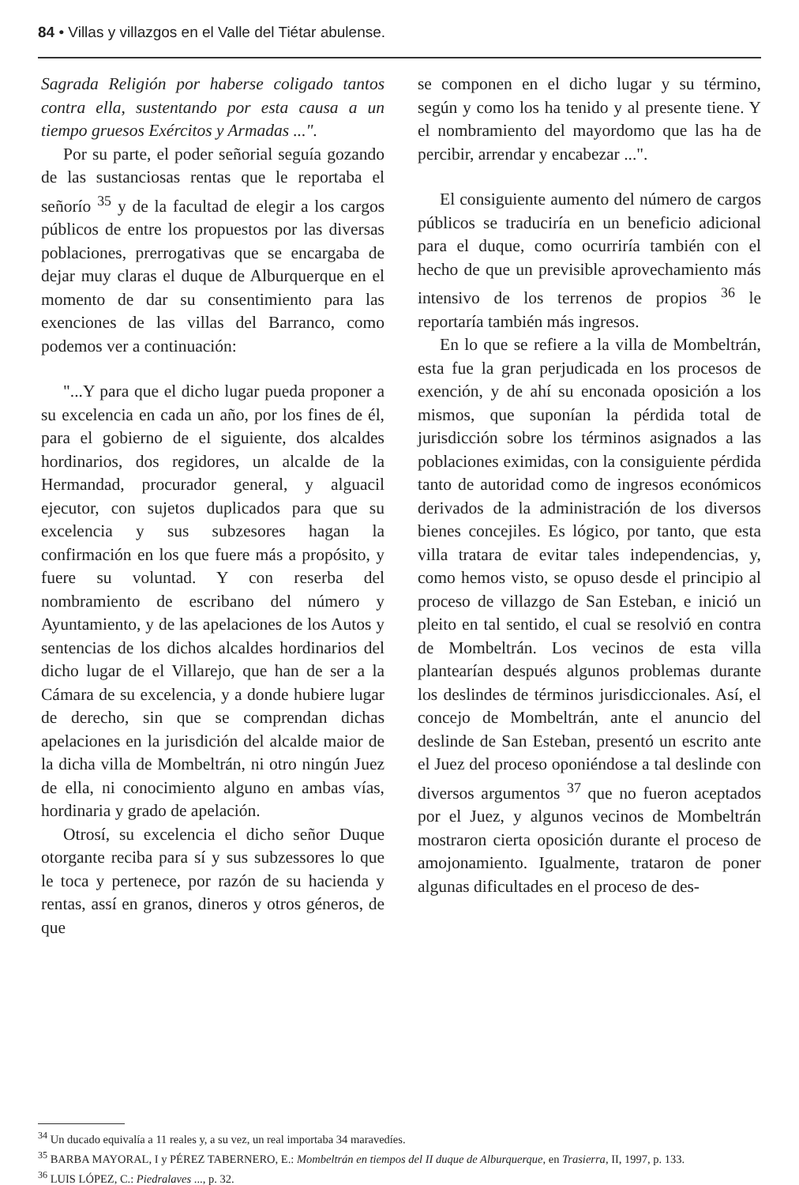84 • Villas y villazgos en el Valle del Tiétar abulense.
Sagrada Religión por haberse coligado tantos contra ella, sustentando por esta causa a un tiempo gruesos Exércitos y Armadas ...".
Por su parte, el poder señorial seguía gozando de las sustanciosas rentas que le reportaba el señorío <sup>35</sup> y de la facultad de elegir a los cargos públicos de entre los propuestos por las diversas poblaciones, prerrogativas que se encargaba de dejar muy claras el duque de Alburquerque en el momento de dar su consentimiento para las exenciones de las villas del Barranco, como podemos ver a continuación:
"...Y para que el dicho lugar pueda proponer a su excelencia en cada un año, por los fines de él, para el gobierno de el siguiente, dos alcaldes hordinarios, dos regidores, un alcalde de la Hermandad, procurador general, y alguacil ejecutor, con sujetos duplicados para que su excelencia y sus subzesores hagan la confirmación en los que fuere más a propósito, y fuere su voluntad. Y con reserba del nombramiento de escribano del número y Ayuntamiento, y de las apelaciones de los Autos y sentencias de los dichos alcaldes hordinarios del dicho lugar de el Villarejo, que han de ser a la Cámara de su excelencia, y a donde hubiere lugar de derecho, sin que se comprendan dichas apelaciones en la jurisdición del alcalde maior de la dicha villa de Mombeltrán, ni otro ningún Juez de ella, ni conocimiento alguno en ambas vías, hordinaria y grado de apelación.
Otrosí, su excelencia el dicho señor Duque otorgante reciba para sí y sus subzessores lo que le toca y pertenece, por razón de su hacienda y rentas, assí en granos, dineros y otros géneros, de que
se componen en el dicho lugar y su término, según y como los ha tenido y al presente tiene. Y el nombramiento del mayordomo que las ha de percibir, arrendar y encabezar ...".
El consiguiente aumento del número de cargos públicos se traduciría en un beneficio adicional para el duque, como ocurriría también con el hecho de que un previsible aprovechamiento más intensivo de los terrenos de propios <sup>36</sup> le reportaría también más ingresos.
En lo que se refiere a la villa de Mombeltrán, esta fue la gran perjudicada en los procesos de exención, y de ahí su enconada oposición a los mismos, que suponían la pérdida total de jurisdicción sobre los términos asignados a las poblaciones eximidas, con la consiguiente pérdida tanto de autoridad como de ingresos económicos derivados de la administración de los diversos bienes concejiles. Es lógico, por tanto, que esta villa tratara de evitar tales independencias, y, como hemos visto, se opuso desde el principio al proceso de villazgo de San Esteban, e inició un pleito en tal sentido, el cual se resolvió en contra de Mombeltrán. Los vecinos de esta villa plantearían después algunos problemas durante los deslindes de términos jurisdiccionales. Así, el concejo de Mombeltrán, ante el anuncio del deslinde de San Esteban, presentó un escrito ante el Juez del proceso oponiéndose a tal deslinde con diversos argumentos <sup>37</sup> que no fueron aceptados por el Juez, y algunos vecinos de Mombeltrán mostraron cierta oposición durante el proceso de amojonamiento. Igualmente, trataron de poner algunas dificultades en el proceso de des-
<sup>34</sup> Un ducado equivalía a 11 reales y, a su vez, un real importaba 34 maravedíes.
<sup>35</sup> BARBA MAYORAL, I y PÉREZ TABERNERO, E.: Mombeltrán en tiempos del II duque de Alburquerque, en Trasierra, II, 1997, p. 133.
<sup>36</sup> LUIS LÓPEZ, C.: Piedralaves ..., p. 32.